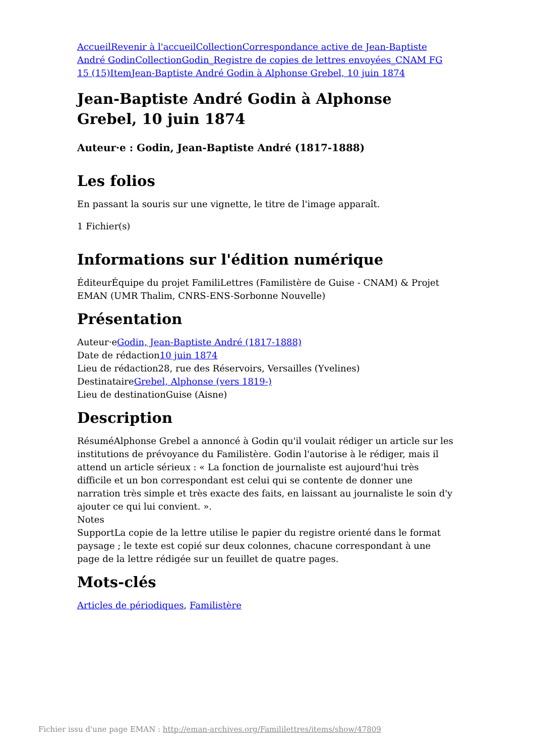Accueil Revenir à l'accueil Collection Correspondance active de Jean-Baptiste André Godin Collection Godin_Registre de copies de lettres envoyées_CNAM FG 15 (15) Item Jean-Baptiste André Godin à Alphonse Grebel, 10 juin 1874
Jean-Baptiste André Godin à Alphonse Grebel, 10 juin 1874
Auteur·e : Godin, Jean-Baptiste André (1817-1888)
Les folios
En passant la souris sur une vignette, le titre de l'image apparaît.
1 Fichier(s)
Informations sur l'édition numérique
ÉditeurÉquipe du projet FamiliLettres (Familistère de Guise - CNAM) & Projet EMAN (UMR Thalim, CNRS-ENS-Sorbonne Nouvelle)
Présentation
Auteur·eGodin, Jean-Baptiste André (1817-1888)
Date de rédaction10 juin 1874
Lieu de rédaction28, rue des Réservoirs, Versailles (Yvelines)
DestinataireGrebel, Alphonse (vers 1819-)
Lieu de destinationGuise (Aisne)
Description
RésuméAlphonse Grebel a annoncé à Godin qu'il voulait rédiger un article sur les institutions de prévoyance du Familistère. Godin l'autorise à le rédiger, mais il attend un article sérieux : « La fonction de journaliste est aujourd'hui très difficile et un bon correspondant est celui qui se contente de donner une narration très simple et très exacte des faits, en laissant au journaliste le soin d'y ajouter ce qui lui convient. ».
Notes
SupportLa copie de la lettre utilise le papier du registre orienté dans le format paysage ; le texte est copié sur deux colonnes, chacune correspondant à une page de la lettre rédigée sur un feuillet de quatre pages.
Mots-clés
Articles de périodiques, Familistère
Fichier issu d'une page EMAN : http://eman-archives.org/Famililettres/items/show/47809